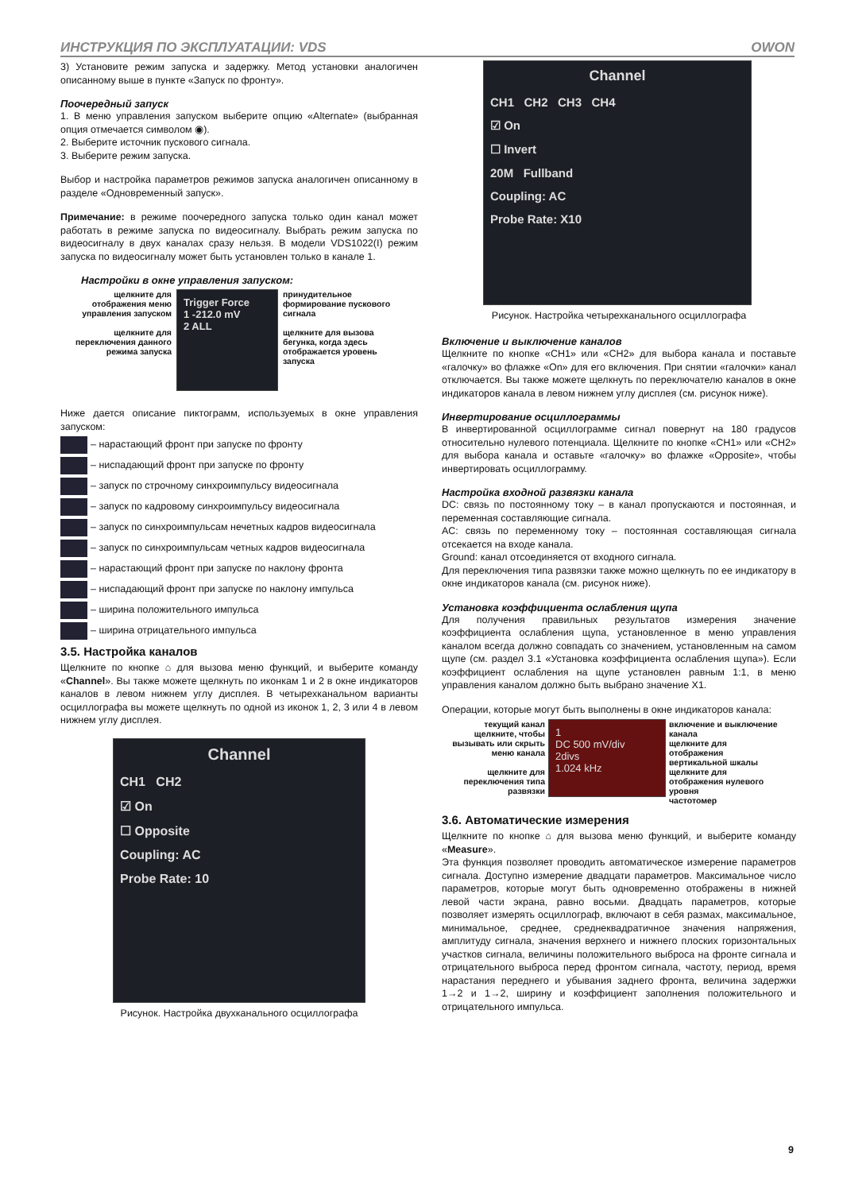ИНСТРУКЦИЯ ПО ЭКСПЛУАТАЦИИ: VDS OWON
3) Установите режим запуска и задержку. Метод установки аналогичен описанному выше в пункте «Запуск по фронту».
Поочередный запуск
1. В меню управления запуском выберите опцию «Alternate» (выбранная опция отмечается символом ◉).
2. Выберите источник пускового сигнала.
3. Выберите режим запуска.
Выбор и настройка параметров режимов запуска аналогичен описанному в разделе «Одновременный запуск».
Примечание: в режиме поочередного запуска только один канал может работать в режиме запуска по видеосигналу. Выбрать режим запуска по видеосигналу в двух каналах сразу нельзя. В модели VDS1022(I) режим запуска по видеосигналу может быть установлен только в канале 1.
Настройки в окне управления запуском:
щелкните для отображения меню управления запуском
щелкните для переключения данного режима запуска
Trigger Force
1 -212.0 mV
2 ALL
принудительное формирование пускового сигнала
щелкните для вызова бегунка, когда здесь отображается уровень запуска
Ниже дается описание пиктограмм, используемых в окне управления запуском:
– нарастающий фронт при запуске по фронту
– ниспадающий фронт при запуске по фронту
– запуск по строчному синхроимпульсу видеосигнала
– запуск по кадровому синхроимпульсу видеосигнала
– запуск по синхроимпульсам нечетных кадров видеосигнала
– запуск по синхроимпульсам четных кадров видеосигнала
– нарастающий фронт при запуске по наклону фронта
– ниспадающий фронт при запуске по наклону импульса
– ширина положительного импульса
– ширина отрицательного импульса
3.5. Настройка каналов
Щелкните по кнопке ⌂ для вызова меню функций, и выберите команду «Channel». Вы также можете щелкнуть по иконкам 1 и 2 в окне индикаторов каналов в левом нижнем углу дисплея. В четырехканальном варианты осциллографа вы можете щелкнуть по одной из иконок 1, 2, 3 или 4 в левом нижнем углу дисплея.
Channel
CH1 CH2
☑ On
☐ Opposite
Coupling: AC
Probe Rate: 10
Рисунок. Настройка двухканального осциллографа
Channel
CH1 CH2 CH3 CH4
☑ On
☐ Invert
20M Fullband
Coupling: AC
Probe Rate: X10
Рисунок. Настройка четырехканального осциллографа
Включение и выключение каналов
Щелкните по кнопке «CH1» или «CH2» для выбора канала и поставьте «галочку» во флажке «On» для его включения. При снятии «галочки» канал отключается. Вы также можете щелкнуть по переключателю каналов в окне индикаторов канала в левом нижнем углу дисплея (см. рисунок ниже).
Инвертирование осциллограммы
В инвертированной осциллограмме сигнал повернут на 180 градусов относительно нулевого потенциала. Щелкните по кнопке «CH1» или «CH2» для выбора канала и оставьте «галочку» во флажке «Opposite», чтобы инвертировать осциллограмму.
Настройка входной развязки канала
DC: связь по постоянному току – в канал пропускаются и постоянная, и переменная составляющие сигнала.
AC: связь по переменному току – постоянная составляющая сигнала отсекается на входе канала.
Ground: канал отсоединяется от входного сигнала.
Для переключения типа развязки также можно щелкнуть по ее индикатору в окне индикаторов канала (см. рисунок ниже).
Установка коэффициента ослабления щупа
Для получения правильных результатов измерения значение коэффициента ослабления щупа, установленное в меню управления каналом всегда должно совпадать со значением, установленным на самом щупе (см. раздел 3.1 «Установка коэффициента ослабления щупа»). Если коэффициент ослабления на щупе установлен равным 1:1, в меню управления каналом должно быть выбрано значение X1.
Операции, которые могут быть выполнены в окне индикаторов канала:
текущий канал щелкните, чтобы вызывать или скрыть меню канала
щелкните для переключения типа развязки
1
DC 500 mV/div
2divs
1.024 kHz
включение и выключение канала
щелкните для отображения вертикальной шкалы
щелкните для отображения нулевого уровня
частотомер
3.6. Автоматические измерения
Щелкните по кнопке ⌂ для вызова меню функций, и выберите команду «Measure».
Эта функция позволяет проводить автоматическое измерение параметров сигнала. Доступно измерение двадцати параметров. Максимальное число параметров, которые могут быть одновременно отображены в нижней левой части экрана, равно восьми. Двадцать параметров, которые позволяет измерять осциллограф, включают в себя размах, максимальное, минимальное, среднее, среднеквадратичное значения напряжения, амплитуду сигнала, значения верхнего и нижнего плоских горизонтальных участков сигнала, величины положительного выброса на фронте сигнала и отрицательного выброса перед фронтом сигнала, частоту, период, время нарастания переднего и убывания заднего фронта, величина задержки 1→2 и 1→2, ширину и коэффициент заполнения положительного и отрицательного импульса.
9